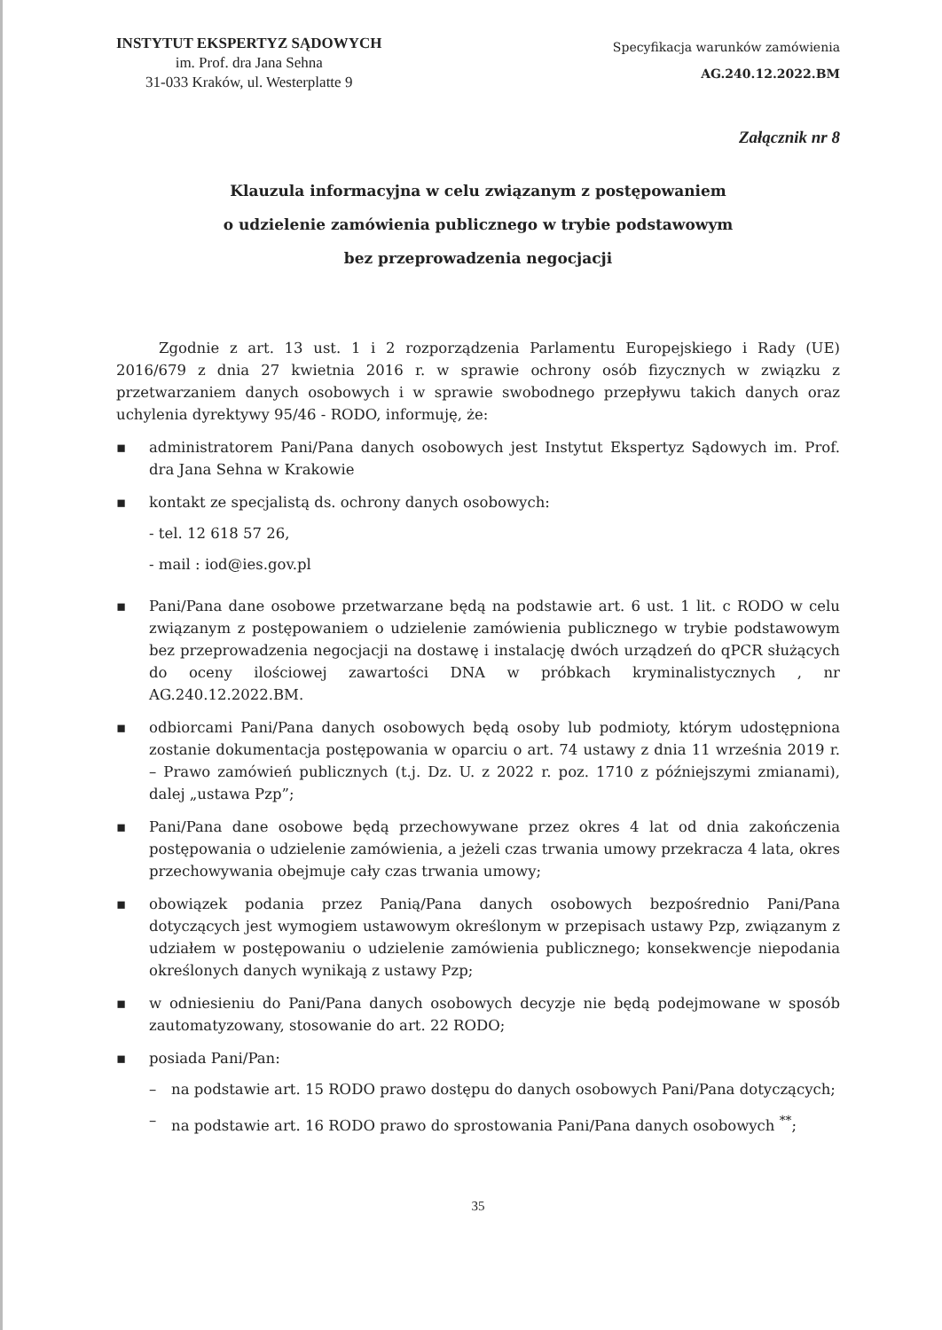INSTYTUT EKSPERTYZ SĄDOWYCH
im. Prof. dra Jana Sehna
31-033 Kraków, ul. Westerplatte 9
Specyfikacja warunków zamówienia
AG.240.12.2022.BM
Załącznik nr 8
Klauzula informacyjna w celu związanym z postępowaniem
o udzielenie zamówienia publicznego w trybie podstawowym
bez przeprowadzenia negocjacji
Zgodnie z art. 13 ust. 1 i 2 rozporządzenia Parlamentu Europejskiego i Rady (UE) 2016/679 z dnia 27 kwietnia 2016 r. w sprawie ochrony osób fizycznych w związku z przetwarzaniem danych osobowych i w sprawie swobodnego przepływu takich danych oraz uchylenia dyrektywy 95/46 - RODO, informuję, że:
▪ administratorem Pani/Pana danych osobowych jest Instytut Ekspertyz Sądowych im. Prof. dra Jana Sehna w Krakowie
▪ kontakt ze specjalistą ds. ochrony danych osobowych:
- tel. 12 618 57 26,
- mail : iod@ies.gov.pl
▪ Pani/Pana dane osobowe przetwarzane będą na podstawie art. 6 ust. 1 lit. c RODO w celu związanym z postępowaniem o udzielenie zamówienia publicznego w trybie podstawowym bez przeprowadzenia negocjacji na dostawę i instalację dwóch urządzeń do qPCR służących do oceny ilościowej zawartości DNA w próbkach kryminalistycznych , nr AG.240.12.2022.BM.
▪ odbiorcami Pani/Pana danych osobowych będą osoby lub podmioty, którym udostępniona zostanie dokumentacja postępowania w oparciu o art. 74 ustawy z dnia 11 września 2019 r. – Prawo zamówień publicznych (t.j. Dz. U. z 2022 r. poz. 1710 z późniejszymi zmianami), dalej „ustawa Pzp”;
▪ Pani/Pana dane osobowe będą przechowywane przez okres 4 lat od dnia zakończenia postępowania o udzielenie zamówienia, a jeżeli czas trwania umowy przekracza 4 lata, okres przechowywania obejmuje cały czas trwania umowy;
▪ obowiązek podania przez Panią/Pana danych osobowych bezpośrednio Pani/Pana dotyczących jest wymogiem ustawowym określonym w przepisach ustawy Pzp, związanym z udziałem w postępowaniu o udzielenie zamówienia publicznego; konsekwencje niepodania określonych danych wynikają z ustawy Pzp;
▪ w odniesieniu do Pani/Pana danych osobowych decyzje nie będą podejmowane w sposób zautomatyzowany, stosowanie do art. 22 RODO;
▪ posiada Pani/Pan:
– na podstawie art. 15 RODO prawo dostępu do danych osobowych Pani/Pana dotyczących;
– na podstawie art. 16 RODO prawo do sprostowania Pani/Pana danych osobowych <sup>**</sup>;
35